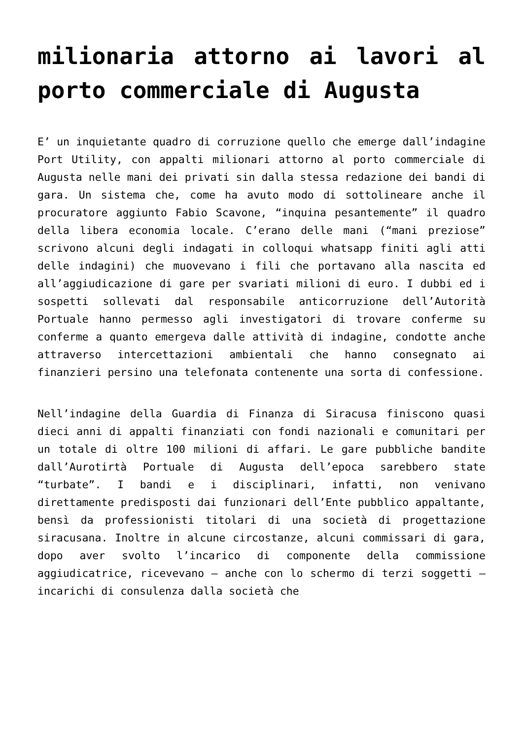milionaria attorno ai lavori al porto commerciale di Augusta
E’ un inquietante quadro di corruzione quello che emerge dall’indagine Port Utility, con appalti milionari attorno al porto commerciale di Augusta nelle mani dei privati sin dalla stessa redazione dei bandi di gara. Un sistema che, come ha avuto modo di sottolineare anche il procuratore aggiunto Fabio Scavone, “inquina pesantemente” il quadro della libera economia locale. C’erano delle mani (“mani preziose” scrivono alcuni degli indagati in colloqui whatsapp finiti agli atti delle indagini) che muovevano i fili che portavano alla nascita ed all’aggiudicazione di gare per svariati milioni di euro. I dubbi ed i sospetti sollevati dal responsabile anticorruzione dell’Autorità Portuale hanno permesso agli investigatori di trovare conferme su conferme a quanto emergeva dalle attività di indagine, condotte anche attraverso intercettazioni ambientali che hanno consegnato ai finanzieri persino una telefonata contenente una sorta di confessione.
Nell’indagine della Guardia di Finanza di Siracusa finiscono quasi dieci anni di appalti finanziati con fondi nazionali e comunitari per un totale di oltre 100 milioni di affari. Le gare pubbliche bandite dall’Aurotirtà Portuale di Augusta dell’epoca sarebbero state “turbate”. I bandi e i disciplinari, infatti, non venivano direttamente predisposti dai funzionari dell’Ente pubblico appaltante, bensì da professionisti titolari di una società di progettazione siracusana. Inoltre in alcune circostanze, alcuni commissari di gara, dopo aver svolto l’incarico di componente della commissione aggiudicatrice, ricevevano – anche con lo schermo di terzi soggetti – incarichi di consulenza dalla società che